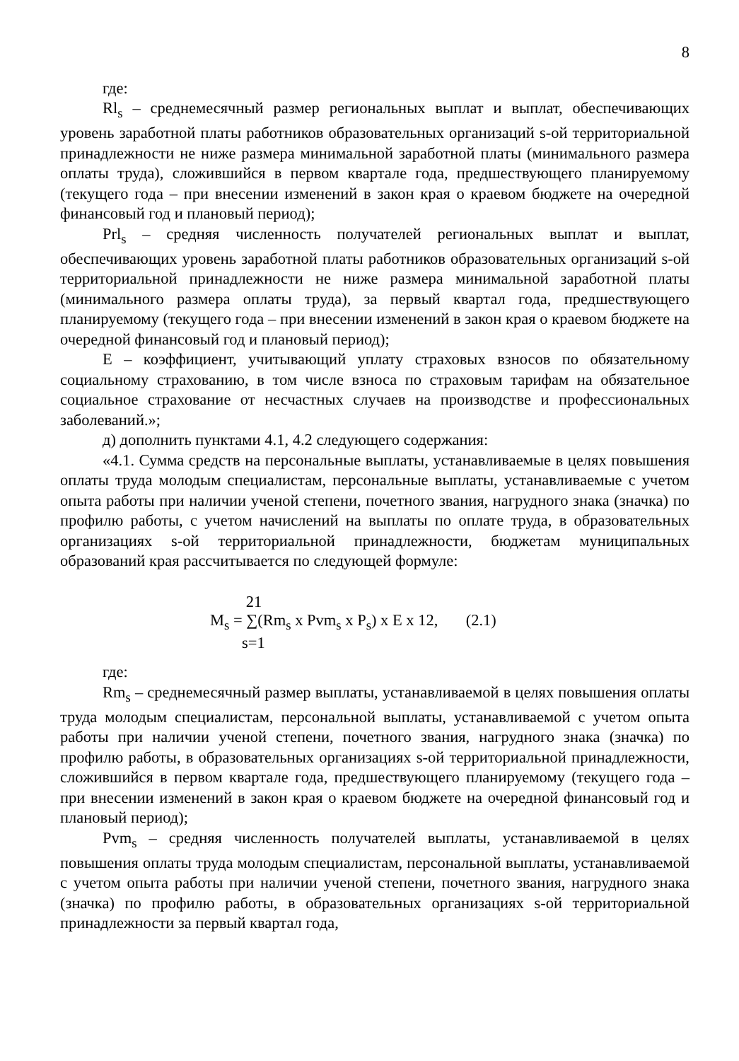8
где:
Rl<sub>s</sub> – среднемесячный размер региональных выплат и выплат, обеспечивающих уровень заработной платы работников образовательных организаций s-ой территориальной принадлежности не ниже размера минимальной заработной платы (минимального размера оплаты труда), сложившийся в первом квартале года, предшествующего планируемому (текущего года – при внесении изменений в закон края о краевом бюджете на очередной финансовый год и плановый период);
Prl<sub>s</sub> – средняя численность получателей региональных выплат и выплат, обеспечивающих уровень заработной платы работников образовательных организаций s-ой территориальной принадлежности не ниже размера минимальной заработной платы (минимального размера оплаты труда), за первый квартал года, предшествующего планируемому (текущего года – при внесении изменений в закон края о краевом бюджете на очередной финансовый год и плановый период);
Е – коэффициент, учитывающий уплату страховых взносов по обязательному социальному страхованию, в том числе взноса по страховым тарифам на обязательное социальное страхование от несчастных случаев на производстве и профессиональных заболеваний.»;
д) дополнить пунктами 4.1, 4.2 следующего содержания:
«4.1. Сумма средств на персональные выплаты, устанавливаемые в целях повышения оплаты труда молодым специалистам, персональные выплаты, устанавливаемые с учетом опыта работы при наличии ученой степени, почетного звания, нагрудного знака (значка) по профилю работы, с учетом начислений на выплаты по оплате труда, в образовательных организациях s-ой территориальной принадлежности, бюджетам муниципальных образований края рассчитывается по следующей формуле:
21
M<sub>s</sub> = ∑(Rm<sub>s</sub> x Pvm<sub>s</sub> x P<sub>s</sub>) x E x 12, (2.1)
s=1
где:
Rm<sub>s</sub> – среднемесячный размер выплаты, устанавливаемой в целях повышения оплаты труда молодым специалистам, персональной выплаты, устанавливаемой с учетом опыта работы при наличии ученой степени, почетного звания, нагрудного знака (значка) по профилю работы, в образовательных организациях s-ой территориальной принадлежности, сложившийся в первом квартале года, предшествующего планируемому (текущего года – при внесении изменений в закон края о краевом бюджете на очередной финансовый год и плановый период);
Pvm<sub>s</sub> – средняя численность получателей выплаты, устанавливаемой в целях повышения оплаты труда молодым специалистам, персональной выплаты, устанавливаемой с учетом опыта работы при наличии ученой степени, почетного звания, нагрудного знака (значка) по профилю работы, в образовательных организациях s-ой территориальной принадлежности за первый квартал года,